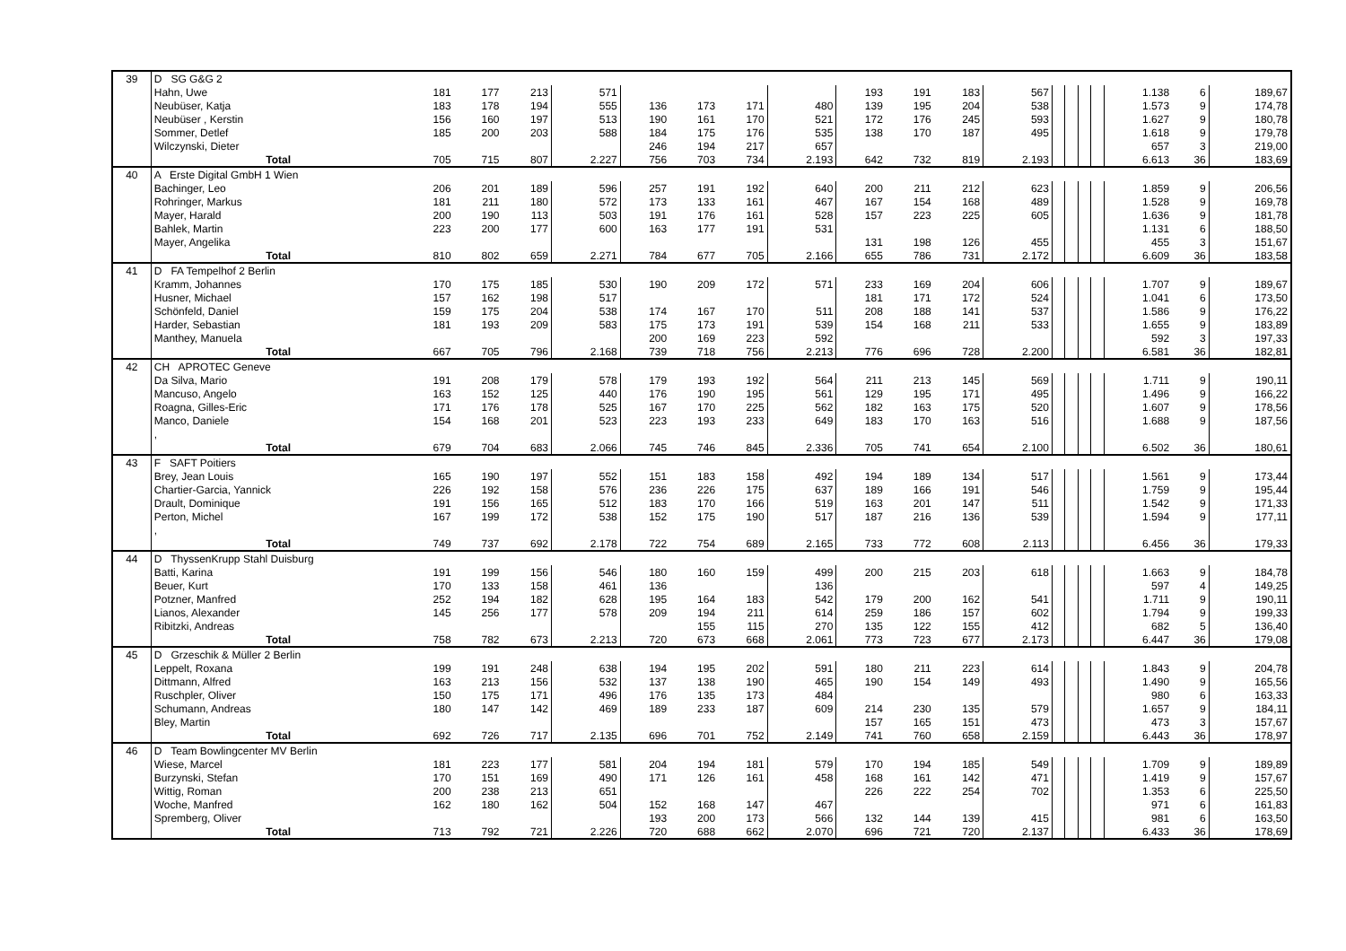| 39 | D SG G&G 2 | | | | | | | | | | | | | | | | | | | |
| | Hahn, Uwe | 181 | 177 | 213 | 571 | | | | | 193 | 191 | 183 | 567 | | | | | 1.138 | 6 | 189,67 |
| | Neubüser, Katja | 183 | 178 | 194 | 555 | 136 | 173 | 171 | 480 | 139 | 195 | 204 | 538 | | | | | 1.573 | 9 | 174,78 |
| | Neubüser , Kerstin | 156 | 160 | 197 | 513 | 190 | 161 | 170 | 521 | 172 | 176 | 245 | 593 | | | | | 1.627 | 9 | 180,78 |
| | Sommer, Detlef | 185 | 200 | 203 | 588 | 184 | 175 | 176 | 535 | 138 | 170 | 187 | 495 | | | | | 1.618 | 9 | 179,78 |
| | Wilczynski, Dieter | | | | | 246 | 194 | 217 | 657 | | | | | | | | | 657 | 3 | 219,00 |
| | Total | 705 | 715 | 807 | 2.227 | 756 | 703 | 734 | 2.193 | 642 | 732 | 819 | 2.193 | | | | | 6.613 | 36 | 183,69 |
| 40 | A Erste Digital GmbH 1 Wien | | | | | | | | | | | | | | | | | | | |
| | Bachinger, Leo | 206 | 201 | 189 | 596 | 257 | 191 | 192 | 640 | 200 | 211 | 212 | 623 | | | | | 1.859 | 9 | 206,56 |
| | Rohringer, Markus | 181 | 211 | 180 | 572 | 173 | 133 | 161 | 467 | 167 | 154 | 168 | 489 | | | | | 1.528 | 9 | 169,78 |
| | Mayer, Harald | 200 | 190 | 113 | 503 | 191 | 176 | 161 | 528 | 157 | 223 | 225 | 605 | | | | | 1.636 | 9 | 181,78 |
| | Bahlek, Martin | 223 | 200 | 177 | 600 | 163 | 177 | 191 | 531 | | | | | | | | | 1.131 | 6 | 188,50 |
| | Mayer, Angelika | | | | | | | | | 131 | 198 | 126 | 455 | | | | | 455 | 3 | 151,67 |
| | Total | 810 | 802 | 659 | 2.271 | 784 | 677 | 705 | 2.166 | 655 | 786 | 731 | 2.172 | | | | | 6.609 | 36 | 183,58 |
| 41 | D FA Tempelhof 2 Berlin | | | | | | | | | | | | | | | | | | | |
| | Kramm, Johannes | 170 | 175 | 185 | 530 | 190 | 209 | 172 | 571 | 233 | 169 | 204 | 606 | | | | | 1.707 | 9 | 189,67 |
| | Husner, Michael | 157 | 162 | 198 | 517 | | | | | 181 | 171 | 172 | 524 | | | | | 1.041 | 6 | 173,50 |
| | Schönfeld, Daniel | 159 | 175 | 204 | 538 | 174 | 167 | 170 | 511 | 208 | 188 | 141 | 537 | | | | | 1.586 | 9 | 176,22 |
| | Harder, Sebastian | 181 | 193 | 209 | 583 | 175 | 173 | 191 | 539 | 154 | 168 | 211 | 533 | | | | | 1.655 | 9 | 183,89 |
| | Manthey, Manuela | | | | | 200 | 169 | 223 | 592 | | | | | | | | | 592 | 3 | 197,33 |
| | Total | 667 | 705 | 796 | 2.168 | 739 | 718 | 756 | 2.213 | 776 | 696 | 728 | 2.200 | | | | | 6.581 | 36 | 182,81 |
| 42 | CH APROTEC Geneve | | | | | | | | | | | | | | | | | | | |
| | Da Silva, Mario | 191 | 208 | 179 | 578 | 179 | 193 | 192 | 564 | 211 | 213 | 145 | 569 | | | | | 1.711 | 9 | 190,11 |
| | Mancuso, Angelo | 163 | 152 | 125 | 440 | 176 | 190 | 195 | 561 | 129 | 195 | 171 | 495 | | | | | 1.496 | 9 | 166,22 |
| | Roagna, Gilles-Eric | 171 | 176 | 178 | 525 | 167 | 170 | 225 | 562 | 182 | 163 | 175 | 520 | | | | | 1.607 | 9 | 178,56 |
| | Manco, Daniele | 154 | 168 | 201 | 523 | 223 | 193 | 233 | 649 | 183 | 170 | 163 | 516 | | | | | 1.688 | 9 | 187,56 |
| | , | | | | | | | | | | | | | | | | | | | |
| | Total | 679 | 704 | 683 | 2.066 | 745 | 746 | 845 | 2.336 | 705 | 741 | 654 | 2.100 | | | | | 6.502 | 36 | 180,61 |
| 43 | F SAFT Poitiers | | | | | | | | | | | | | | | | | | | |
| | Brey, Jean Louis | 165 | 190 | 197 | 552 | 151 | 183 | 158 | 492 | 194 | 189 | 134 | 517 | | | | | 1.561 | 9 | 173,44 |
| | Chartier-Garcia, Yannick | 226 | 192 | 158 | 576 | 236 | 226 | 175 | 637 | 189 | 166 | 191 | 546 | | | | | 1.759 | 9 | 195,44 |
| | Drault, Dominique | 191 | 156 | 165 | 512 | 183 | 170 | 166 | 519 | 163 | 201 | 147 | 511 | | | | | 1.542 | 9 | 171,33 |
| | Perton, Michel | 167 | 199 | 172 | 538 | 152 | 175 | 190 | 517 | 187 | 216 | 136 | 539 | | | | | 1.594 | 9 | 177,11 |
| | , | | | | | | | | | | | | | | | | | | | |
| | Total | 749 | 737 | 692 | 2.178 | 722 | 754 | 689 | 2.165 | 733 | 772 | 608 | 2.113 | | | | | 6.456 | 36 | 179,33 |
| 44 | D ThyssenKrupp Stahl Duisburg | | | | | | | | | | | | | | | | | | | |
| | Batti, Karina | 191 | 199 | 156 | 546 | 180 | 160 | 159 | 499 | 200 | 215 | 203 | 618 | | | | | 1.663 | 9 | 184,78 |
| | Beuer, Kurt | 170 | 133 | 158 | 461 | 136 | | | 136 | | | | | | | | | 597 | 4 | 149,25 |
| | Potzner, Manfred | 252 | 194 | 182 | 628 | 195 | 164 | 183 | 542 | 179 | 200 | 162 | 541 | | | | | 1.711 | 9 | 190,11 |
| | Lianos, Alexander | 145 | 256 | 177 | 578 | 209 | 194 | 211 | 614 | 259 | 186 | 157 | 602 | | | | | 1.794 | 9 | 199,33 |
| | Ribitzki, Andreas | | | | | | 155 | 115 | 270 | 135 | 122 | 155 | 412 | | | | | 682 | 5 | 136,40 |
| | Total | 758 | 782 | 673 | 2.213 | 720 | 673 | 668 | 2.061 | 773 | 723 | 677 | 2.173 | | | | | 6.447 | 36 | 179,08 |
| 45 | D Grzeschik & Müller 2 Berlin | | | | | | | | | | | | | | | | | | | |
| | Leppelt, Roxana | 199 | 191 | 248 | 638 | 194 | 195 | 202 | 591 | 180 | 211 | 223 | 614 | | | | | 1.843 | 9 | 204,78 |
| | Dittmann, Alfred | 163 | 213 | 156 | 532 | 137 | 138 | 190 | 465 | 190 | 154 | 149 | 493 | | | | | 1.490 | 9 | 165,56 |
| | Ruschpler, Oliver | 150 | 175 | 171 | 496 | 176 | 135 | 173 | 484 | | | | | | | | | 980 | 6 | 163,33 |
| | Schumann, Andreas | 180 | 147 | 142 | 469 | 189 | 233 | 187 | 609 | 214 | 230 | 135 | 579 | | | | | 1.657 | 9 | 184,11 |
| | Bley, Martin | | | | | | | | | 157 | 165 | 151 | 473 | | | | | 473 | 3 | 157,67 |
| | Total | 692 | 726 | 717 | 2.135 | 696 | 701 | 752 | 2.149 | 741 | 760 | 658 | 2.159 | | | | | 6.443 | 36 | 178,97 |
| 46 | D Team Bowlingcenter MV Berlin | | | | | | | | | | | | | | | | | | | |
| | Wiese, Marcel | 181 | 223 | 177 | 581 | 204 | 194 | 181 | 579 | 170 | 194 | 185 | 549 | | | | | 1.709 | 9 | 189,89 |
| | Burzynski, Stefan | 170 | 151 | 169 | 490 | 171 | 126 | 161 | 458 | 168 | 161 | 142 | 471 | | | | | 1.419 | 9 | 157,67 |
| | Wittig, Roman | 200 | 238 | 213 | 651 | | | | | 226 | 222 | 254 | 702 | | | | | 1.353 | 6 | 225,50 |
| | Woche, Manfred | 162 | 180 | 162 | 504 | 152 | 168 | 147 | 467 | | | | | | | | | 971 | 6 | 161,83 |
| | Spremberg, Oliver | | | | | 193 | 200 | 173 | 566 | 132 | 144 | 139 | 415 | | | | | 981 | 6 | 163,50 |
| | Total | 713 | 792 | 721 | 2.226 | 720 | 688 | 662 | 2.070 | 696 | 721 | 720 | 2.137 | | | | | 6.433 | 36 | 178,69 |